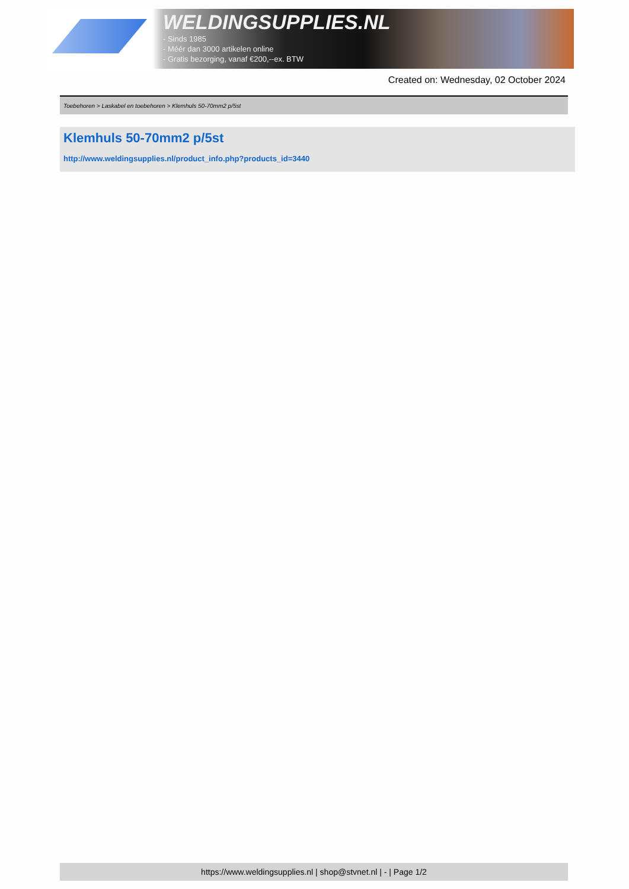WELDINGSUPPLIES.NL
- Sinds 1985
- Méér dan 3000 artikelen online
- Gratis bezorging, vanaf €200,--ex. BTW
Created on: Wednesday, 02 October 2024
Toebehoren > Laskabel en toebehoren > Klemhuls 50-70mm2 p/5st
Klemhuls 50-70mm2 p/5st
http://www.weldingsupplies.nl/product_info.php?products_id=3440
https://www.weldingsupplies.nl | shop@stvnet.nl | - | Page 1/2